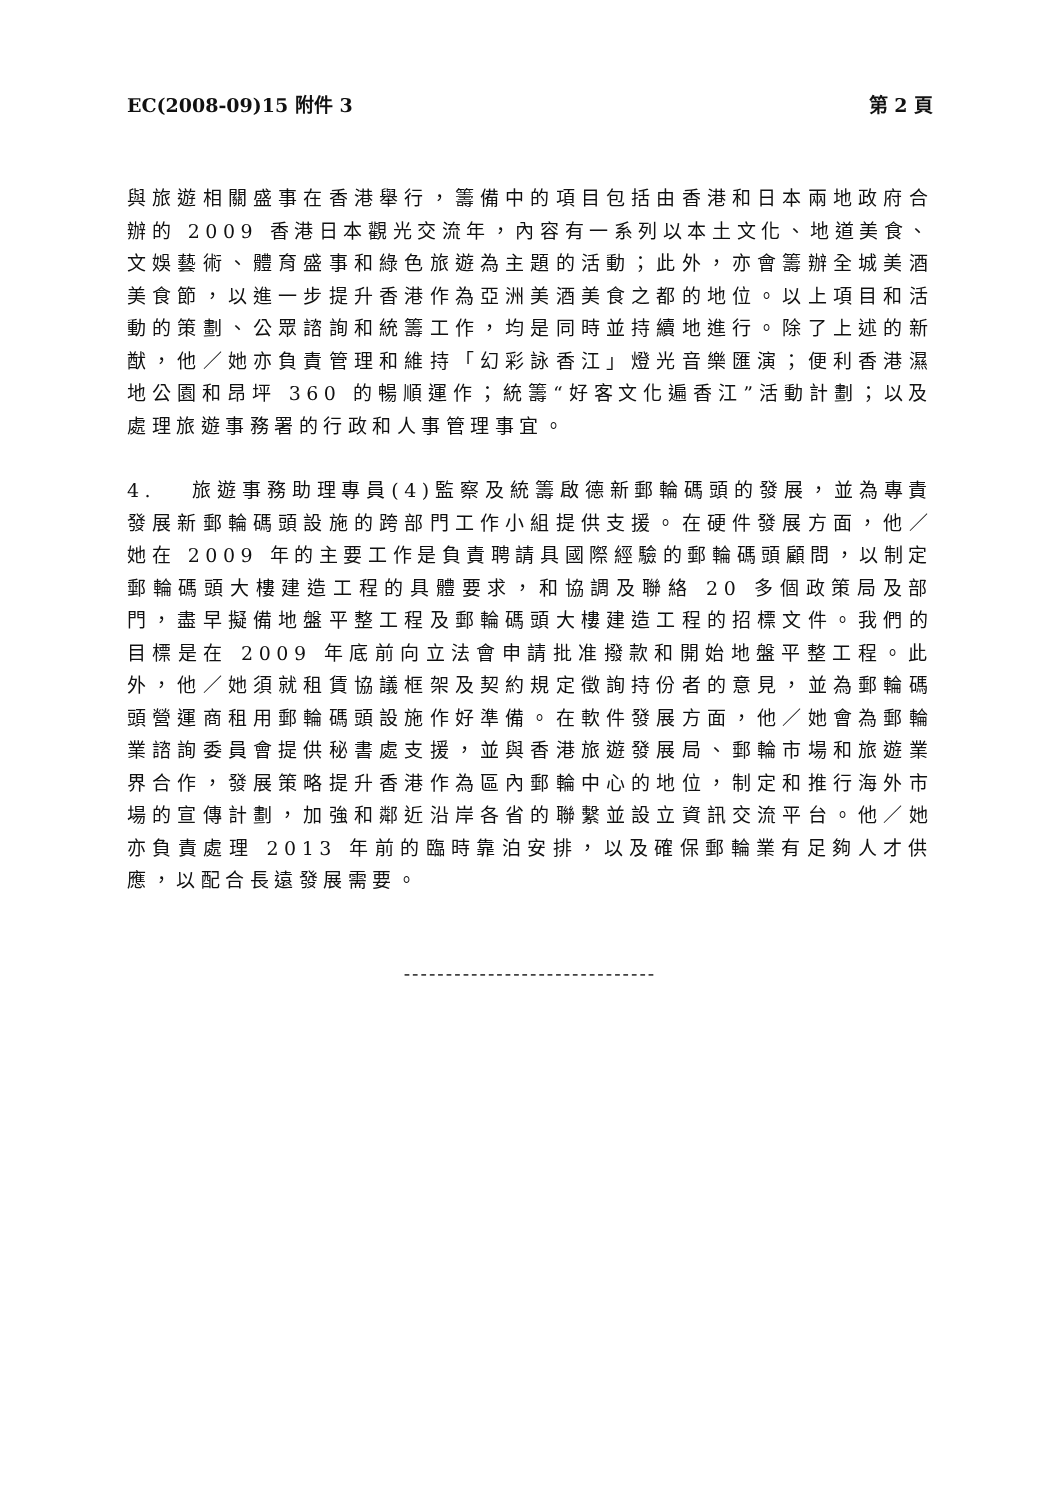EC(2008-09)15 附件 3 第 2 頁
與旅遊相關盛事在香港舉行，籌備中的項目包括由香港和日本兩地政府合辦的 2009 香港日本觀光交流年，內容有一系列以本土文化、地道美食、文娛藝術、體育盛事和綠色旅遊為主題的活動；此外，亦會籌辦全城美酒美食節，以進一步提升香港作為亞洲美酒美食之都的地位。以上項目和活動的策劃、公眾諮詢和統籌工作，均是同時並持續地進行。除了上述的新猷，他／她亦負責管理和維持「幻彩詠香江」燈光音樂匯演；便利香港濕地公園和昂坪 360 的暢順運作；統籌“好客文化遍香江”活動計劃；以及處理旅遊事務署的行政和人事管理事宜。
4. 旅遊事務助理專員(4)監察及統籌啟德新郵輪碼頭的發展，並為專責發展新郵輪碼頭設施的跨部門工作小組提供支援。在硬件發展方面，他／她在 2009 年的主要工作是負責聘請具國際經驗的郵輪碼頭顧問，以制定郵輪碼頭大樓建造工程的具體要求，和協調及聯絡 20 多個政策局及部門，盡早擬備地盤平整工程及郵輪碼頭大樓建造工程的招標文件。我們的目標是在 2009 年底前向立法會申請批准撥款和開始地盤平整工程。此外，他／她須就租賃協議框架及契約規定徵詢持份者的意見，並為郵輪碼頭營運商租用郵輪碼頭設施作好準備。在軟件發展方面，他／她會為郵輪業諮詢委員會提供秘書處支援，並與香港旅遊發展局、郵輪市場和旅遊業界合作，發展策略提升香港作為區內郵輪中心的地位，制定和推行海外市場的宣傳計劃，加強和鄰近沿岸各省的聯繫並設立資訊交流平台。他／她亦負責處理 2013 年前的臨時靠泊安排，以及確保郵輪業有足夠人才供應，以配合長遠發展需要。
------------------------------